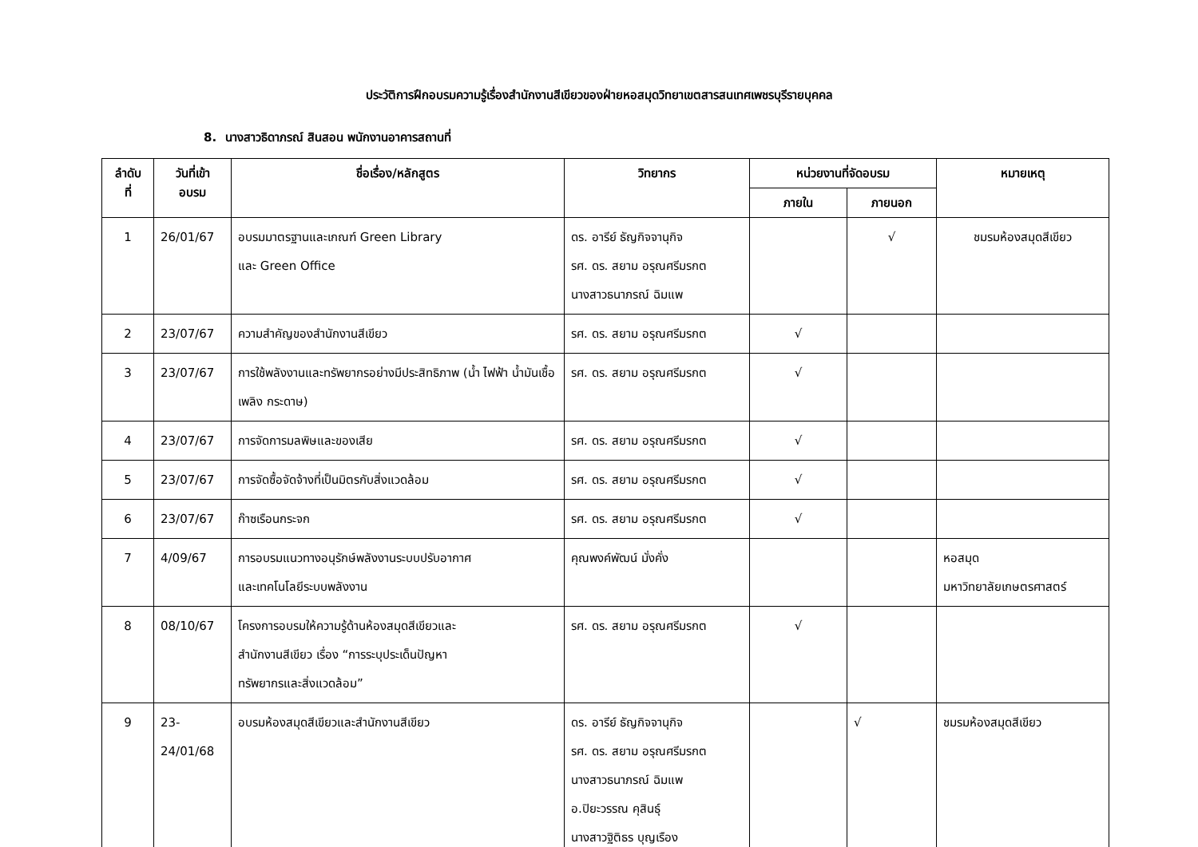ประวัติการฝึกอบรมความรู้เรื่องสำนักงานสีเขียวของฝ่ายหอสมุดวิทยาเขตสารสนเทศเพชรบุรีรายบุคคล
8. นางสาวธิดาภรณ์ สินสอน พนักงานอาคารสถานที่
| ลำดับ ที่ | วันที่เข้า อบรม | ชื่อเรื่อง/หลักสูตร | วิทยากร | หน่วยงานที่จัดอบรม | | หมายเหตุ |
| --- | --- | --- | --- | --- | --- | --- |
| | | | | ภายใน | ภายนอก | |
| 1 | 26/01/67 | อบรมมาตรฐานและเกณฑ์ Green Library และ Green Office | ดร. อารีย์ ธัญกิจจานุกิจ รศ. ดร. สยาม อรุณศรีมรกต นางสาวธนาภรณ์ ฉิมแพ | | √ | ชมรมห้องสมุดสีเขียว |
| 2 | 23/07/67 | ความสำคัญของสำนักงานสีเขียว | รศ. ดร. สยาม อรุณศรีมรกต | √ | | |
| 3 | 23/07/67 | การใช้พลังงานและทรัพยากรอย่างมีประสิทธิภาพ (น้ำ ไฟฟ้า น้ำมันเชื้อเพลิง กระดาษ) | รศ. ดร. สยาม อรุณศรีมรกต | √ | | |
| 4 | 23/07/67 | การจัดการมลพิษและของเสีย | รศ. ดร. สยาม อรุณศรีมรกต | √ | | |
| 5 | 23/07/67 | การจัดซื้อจัดจ้างที่เป็นมิตรกับสิ่งแวดล้อม | รศ. ดร. สยาม อรุณศรีมรกต | √ | | |
| 6 | 23/07/67 | ก๊าซเรือนกระจก | รศ. ดร. สยาม อรุณศรีมรกต | √ | | |
| 7 | 4/09/67 | การอบรมแนวทางอนุรักษ์พลังงานระบบปรับอากาศ และเทคโนโลยีระบบพลังงาน | คุณพงค์พัฒน์ มั่งคั่ง | | | หอสมุด มหาวิทยาลัยเกษตรศาสตร์ |
| 8 | 08/10/67 | โครงการอบรมให้ความรู้ด้านห้องสมุดสีเขียวและ สำนักงานสีเขียว เรื่อง “การระบุประเด็นปัญหา ทรัพยากรและสิ่งแวดล้อม” | รศ. ดร. สยาม อรุณศรีมรกต | √ | | |
| 9 | 23- 24/01/68 | อบรมห้องสมุดสีเขียวและสำนักงานสีเขียว | ดร. อารีย์ ธัญกิจจานุกิจ รศ. ดร. สยาม อรุณศรีมรกต นางสาวธนาภรณ์ ฉิมแพ อ.ปิยะวรรณ คุสินธุ์ นางสาวฐิติธร บุญเรือง | | √ | ชมรมห้องสมุดสีเขียว |